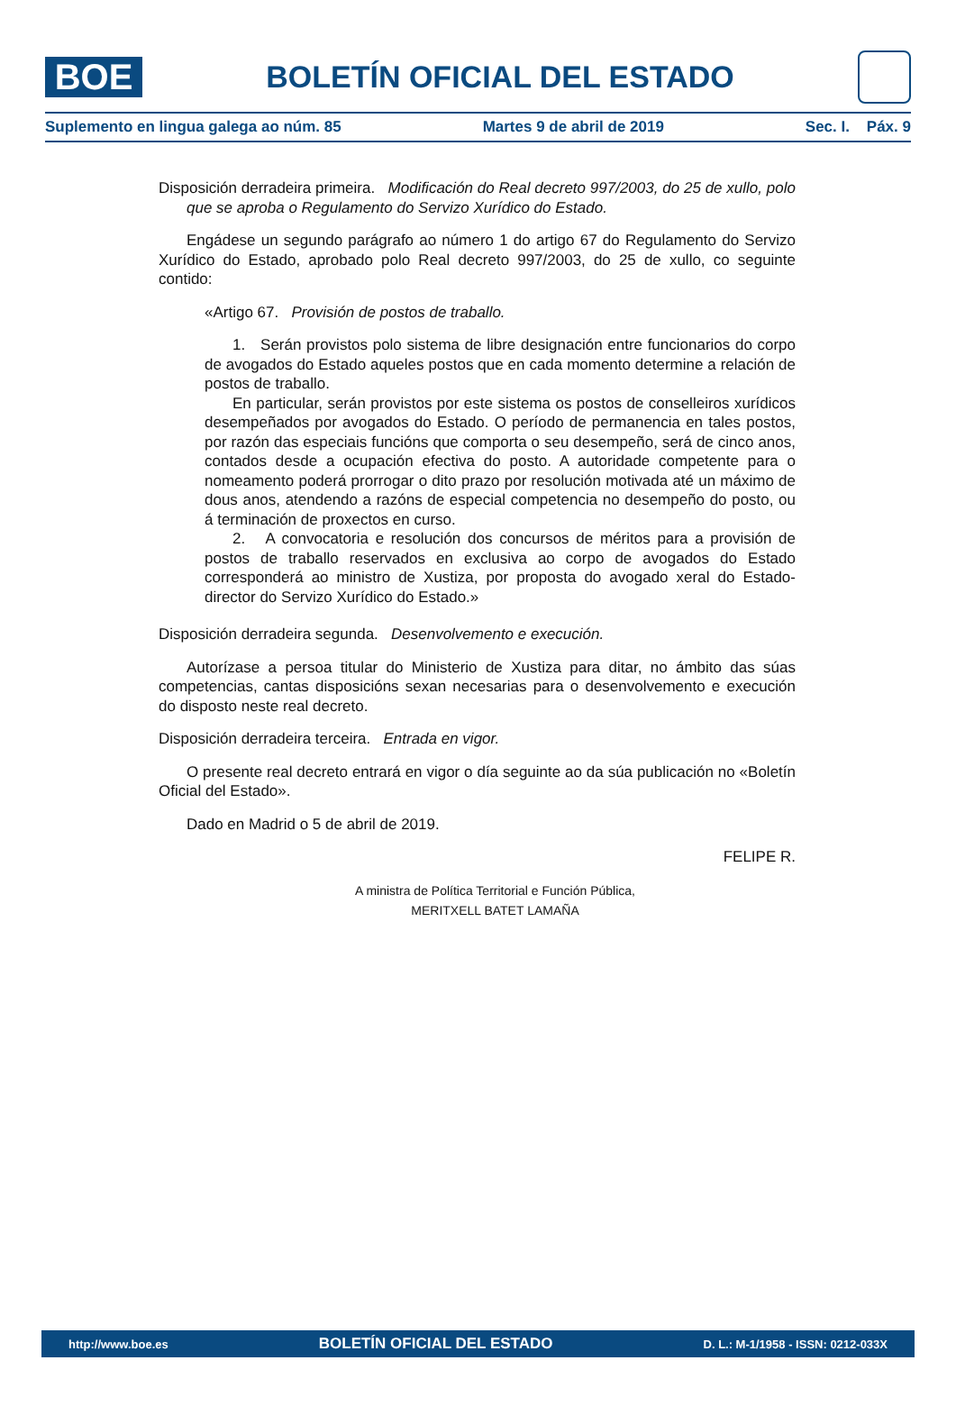BOE
BOLETÍN OFICIAL DEL ESTADO
Suplemento en lingua galega ao núm. 85 Martes 9 de abril de 2019 Sec. I. Páx. 9
Disposición derradeira primeira. Modificación do Real decreto 997/2003, do 25 de xullo, polo que se aproba o Regulamento do Servizo Xurídico do Estado.
Engádese un segundo parágrafo ao número 1 do artigo 67 do Regulamento do Servizo Xurídico do Estado, aprobado polo Real decreto 997/2003, do 25 de xullo, co seguinte contido:
«Artigo 67. Provisión de postos de traballo.
1. Serán provistos polo sistema de libre designación entre funcionarios do corpo de avogados do Estado aqueles postos que en cada momento determine a relación de postos de traballo.
En particular, serán provistos por este sistema os postos de conselleiros xurídicos desempeñados por avogados do Estado. O período de permanencia en tales postos, por razón das especiais funcións que comporta o seu desempeño, será de cinco anos, contados desde a ocupación efectiva do posto. A autoridade competente para o nomeamento poderá prorrogar o dito prazo por resolución motivada até un máximo de dous anos, atendendo a razóns de especial competencia no desempeño do posto, ou á terminación de proxectos en curso.
2. A convocatoria e resolución dos concursos de méritos para a provisión de postos de traballo reservados en exclusiva ao corpo de avogados do Estado corresponderá ao ministro de Xustiza, por proposta do avogado xeral do Estado-director do Servizo Xurídico do Estado.»
Disposición derradeira segunda. Desenvolvemento e execución.
Autorízase a persoa titular do Ministerio de Xustiza para ditar, no ámbito das súas competencias, cantas disposicións sexan necesarias para o desenvolvemento e execución do disposto neste real decreto.
Disposición derradeira terceira. Entrada en vigor.
O presente real decreto entrará en vigor o día seguinte ao da súa publicación no «Boletín Oficial del Estado».
Dado en Madrid o 5 de abril de 2019.
FELIPE R.
A ministra de Política Territorial e Función Pública,
MERITXELL BATET LAMAÑA
http://www.boe.es BOLETÍN OFICIAL DEL ESTADO D. L.: M-1/1958 - ISSN: 0212-033X